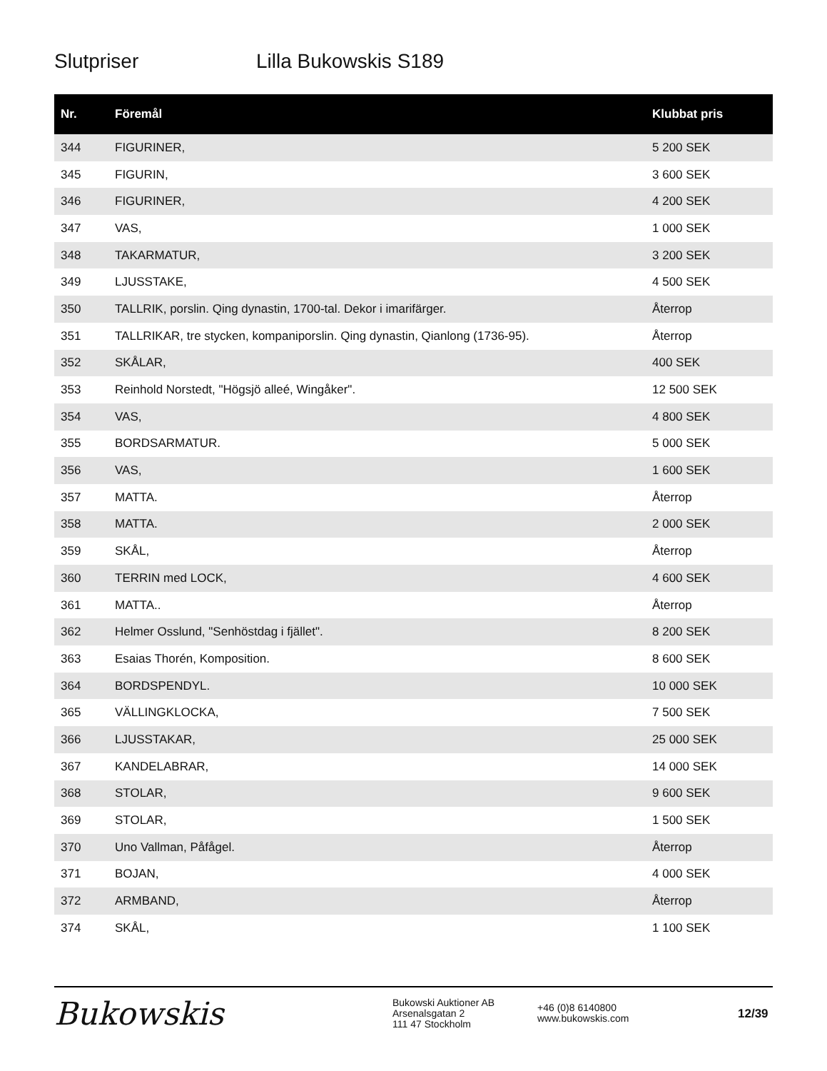Slutpriser Lilla Bukowskis S189
| Nr. | Föremål | Klubbat pris |
| --- | --- | --- |
| 344 | FIGURINER, | 5 200 SEK |
| 345 | FIGURIN, | 3 600 SEK |
| 346 | FIGURINER, | 4 200 SEK |
| 347 | VAS, | 1 000 SEK |
| 348 | TAKARMATUR, | 3 200 SEK |
| 349 | LJUSSTAKE, | 4 500 SEK |
| 350 | TALLRIK, porslin. Qing dynastin, 1700-tal. Dekor i imarifärger. | Återrop |
| 351 | TALLRIKAR, tre stycken, kompaniporslin. Qing dynastin, Qianlong (1736-95). | Återrop |
| 352 | SKÅLAR, | 400 SEK |
| 353 | Reinhold Norstedt, "Högsjö alleé, Wingåker". | 12 500 SEK |
| 354 | VAS, | 4 800 SEK |
| 355 | BORDSARMATUR. | 5 000 SEK |
| 356 | VAS, | 1 600 SEK |
| 357 | MATTA. | Återrop |
| 358 | MATTA. | 2 000 SEK |
| 359 | SKÅL, | Återrop |
| 360 | TERRIN med LOCK, | 4 600 SEK |
| 361 | MATTA.. | Återrop |
| 362 | Helmer Osslund, "Senhöstdag i fjället". | 8 200 SEK |
| 363 | Esaias Thorén, Komposition. | 8 600 SEK |
| 364 | BORDSPENDYL. | 10 000 SEK |
| 365 | VÄLLINGKLOCKA, | 7 500 SEK |
| 366 | LJUSSTAKAR, | 25 000 SEK |
| 367 | KANDELABRAR, | 14 000 SEK |
| 368 | STOLAR, | 9 600 SEK |
| 369 | STOLAR, | 1 500 SEK |
| 370 | Uno Vallman, Påfågel. | Återrop |
| 371 | BOJAN, | 4 000 SEK |
| 372 | ARMBAND, | Återrop |
| 374 | SKÅL, | 1 100 SEK |
Bukowskis
Bukowski Auktioner AB
Arsenalsgatan 2
111 47 Stockholm
+46 (0)8 6140800
www.bukowskis.com
12/39